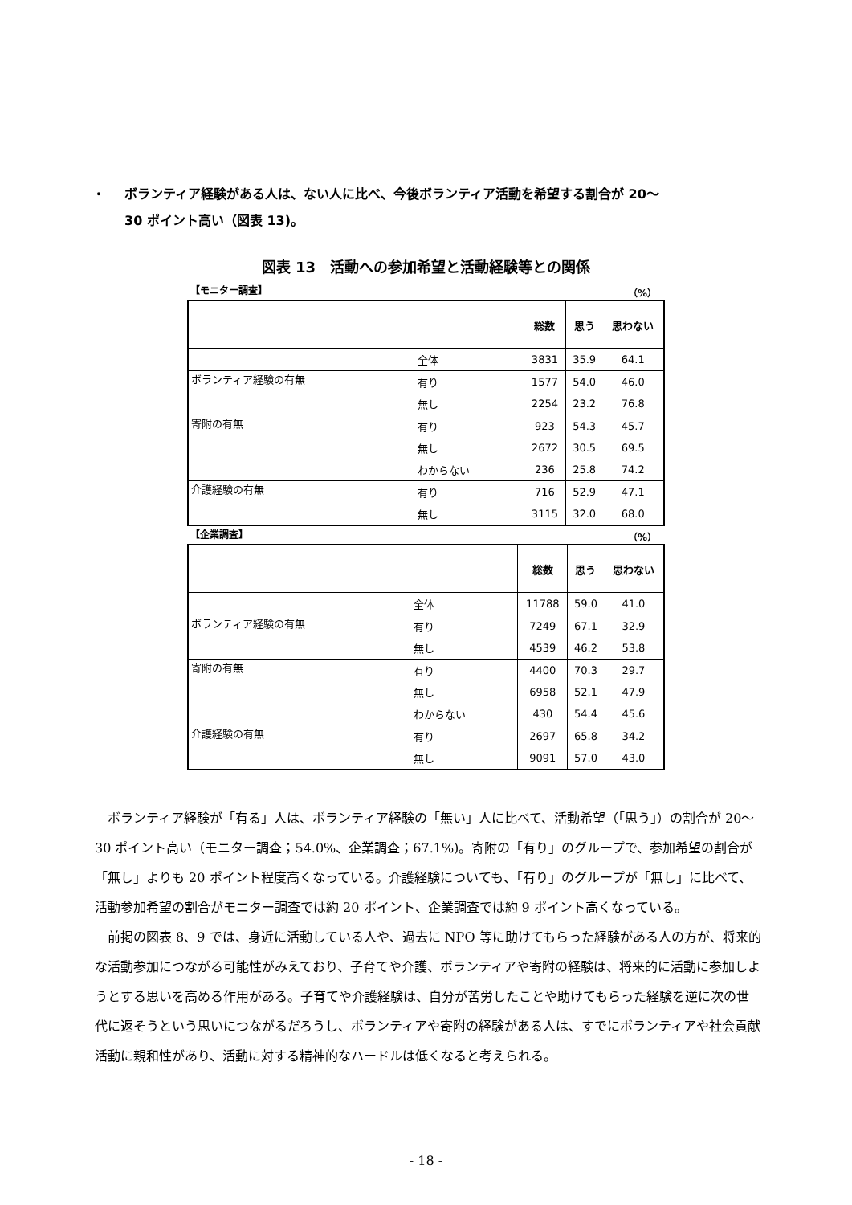・ ボランティア経験がある人は、ない人に比べ、今後ボランティア活動を希望する割合が 20～
30 ポイント高い（図表 13)。
図表 13　活動への参加希望と活動経験等との関係
【モニター調査】 （%）
| | | 総数 | 思う | 思わない |
| --- | --- | --- | --- | --- |
| | 全体 | 3831 | 35.9 | 64.1 |
| ボランティア経験の有無 | 有り | 1577 | 54.0 | 46.0 |
| | 無し | 2254 | 23.2 | 76.8 |
| 寄附の有無 | 有り | 923 | 54.3 | 45.7 |
| | 無し | 2672 | 30.5 | 69.5 |
| | わからない | 236 | 25.8 | 74.2 |
| 介護経験の有無 | 有り | 716 | 52.9 | 47.1 |
| | 無し | 3115 | 32.0 | 68.0 |
【企業調査】 （%）
| | | 総数 | 思う | 思わない |
| --- | --- | --- | --- | --- |
| | 全体 | 11788 | 59.0 | 41.0 |
| ボランティア経験の有無 | 有り | 7249 | 67.1 | 32.9 |
| | 無し | 4539 | 46.2 | 53.8 |
| 寄附の有無 | 有り | 4400 | 70.3 | 29.7 |
| | 無し | 6958 | 52.1 | 47.9 |
| | わからない | 430 | 54.4 | 45.6 |
| 介護経験の有無 | 有り | 2697 | 65.8 | 34.2 |
| | 無し | 9091 | 57.0 | 43.0 |
ボランティア経験が「有る」人は、ボランティア経験の「無い」人に比べて、活動希望（「思う」）の割合が 20～30 ポイント高い（モニター調査；54.0%、企業調査；67.1%)。寄附の「有り」のグループで、参加希望の割合が「無し」よりも 20 ポイント程度高くなっている。介護経験についても、「有り」のグループが「無し」に比べて、活動参加希望の割合がモニター調査では約 20 ポイント、企業調査では約 9 ポイント高くなっている。
前掲の図表 8、9 では、身近に活動している人や、過去に NPO 等に助けてもらった経験がある人の方が、将来的な活動参加につながる可能性がみえており、子育てや介護、ボランティアや寄附の経験は、将来的に活動に参加しようとする思いを高める作用がある。子育てや介護経験は、自分が苦労したことや助けてもらった経験を逆に次の世代に返そうという思いにつながるだろうし、ボランティアや寄附の経験がある人は、すでにボランティアや社会貢献活動に親和性があり、活動に対する精神的なハードルは低くなると考えられる。
- 18 -